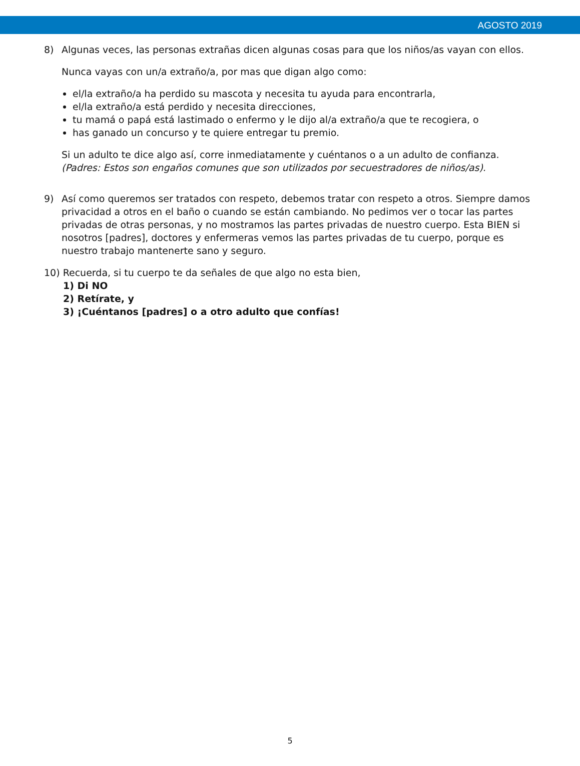AGOSTO 2019
8) Algunas veces, las personas extrañas dicen algunas cosas para que los niños/as vayan con ellos.
Nunca vayas con un/a extraño/a, por mas que digan algo como:
el/la extraño/a ha perdido su mascota y necesita tu ayuda para encontrarla,
el/la extraño/a está perdido y necesita direcciones,
tu mamá o papá está lastimado o enfermo y le dijo al/a extraño/a que te recogiera, o
has ganado un concurso y te quiere entregar tu premio.
Si un adulto te dice algo así, corre inmediatamente y cuéntanos o a un adulto de confianza.
(Padres: Estos son engaños comunes que son utilizados por secuestradores de niños/as).
9) Así como queremos ser tratados con respeto, debemos tratar con respeto a otros. Siempre damos privacidad a otros en el baño o cuando se están cambiando. No pedimos ver o tocar las partes privadas de otras personas, y no mostramos las partes privadas de nuestro cuerpo. Esta BIEN si nosotros [padres], doctores y enfermeras vemos las partes privadas de tu cuerpo, porque es nuestro trabajo mantenerte sano y seguro.
10) Recuerda, si tu cuerpo te da señales de que algo no esta bien,
1) Di NO
2) Retírate, y
3) ¡Cuéntanos [padres] o a otro adulto que confías!
5